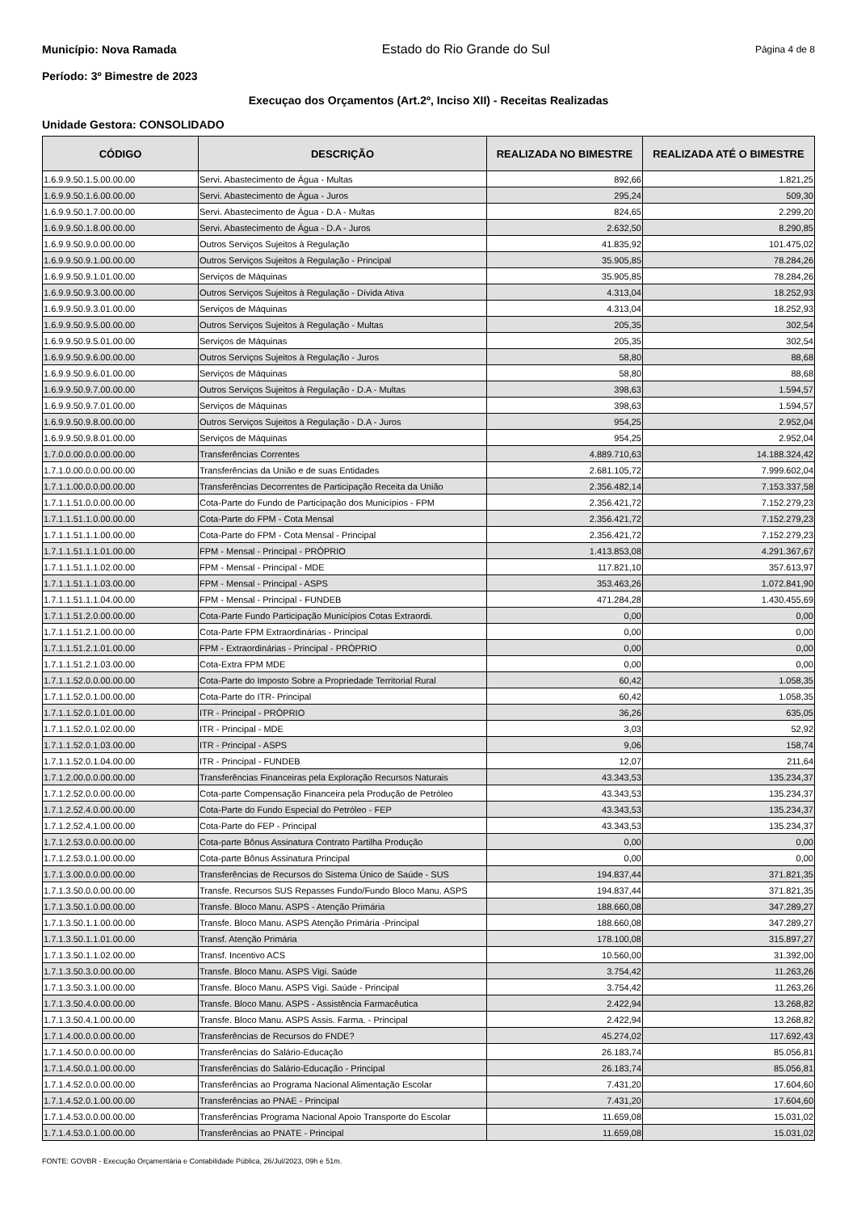Município: Nova Ramada Estado do Rio Grande do Sul Página 4 de 8
Período: 3º Bimestre de 2023
Execuçao dos Orçamentos (Art.2º, Inciso XII) - Receitas Realizadas
Unidade Gestora: CONSOLIDADO
| CÓDIGO | DESCRIÇÃO | REALIZADA NO BIMESTRE | REALIZADA ATÉ O BIMESTRE |
| --- | --- | --- | --- |
| 1.6.9.9.50.1.5.00.00.00 | Servi. Abastecimento de Água - Multas | 892,66 | 1.821,25 |
| 1.6.9.9.50.1.6.00.00.00 | Servi. Abastecimento de Água - Juros | 295,24 | 509,30 |
| 1.6.9.9.50.1.7.00.00.00 | Servi. Abastecimento de Água - D.A - Multas | 824,65 | 2.299,20 |
| 1.6.9.9.50.1.8.00.00.00 | Servi. Abastecimento de Água - D.A - Juros | 2.632,50 | 8.290,85 |
| 1.6.9.9.50.9.0.00.00.00 | Outros Serviços Sujeitos à Regulação | 41.835,92 | 101.475,02 |
| 1.6.9.9.50.9.1.00.00.00 | Outros Serviços Sujeitos à Regulação - Principal | 35.905,85 | 78.284,26 |
| 1.6.9.9.50.9.1.01.00.00 | Serviços de Máquinas | 35.905,85 | 78.284,26 |
| 1.6.9.9.50.9.3.00.00.00 | Outros Serviços Sujeitos à Regulação - Dívida Ativa | 4.313,04 | 18.252,93 |
| 1.6.9.9.50.9.3.01.00.00 | Serviços de Máquinas | 4.313,04 | 18.252,93 |
| 1.6.9.9.50.9.5.00.00.00 | Outros Serviços Sujeitos à Regulação - Multas | 205,35 | 302,54 |
| 1.6.9.9.50.9.5.01.00.00 | Serviços de Máquinas | 205,35 | 302,54 |
| 1.6.9.9.50.9.6.00.00.00 | Outros Serviços Sujeitos à Regulação - Juros | 58,80 | 88,68 |
| 1.6.9.9.50.9.6.01.00.00 | Serviços de Máquinas | 58,80 | 88,68 |
| 1.6.9.9.50.9.7.00.00.00 | Outros Serviços Sujeitos à Regulação - D.A - Multas | 398,63 | 1.594,57 |
| 1.6.9.9.50.9.7.01.00.00 | Serviços de Máquinas | 398,63 | 1.594,57 |
| 1.6.9.9.50.9.8.00.00.00 | Outros Serviços Sujeitos à Regulação - D.A - Juros | 954,25 | 2.952,04 |
| 1.6.9.9.50.9.8.01.00.00 | Serviços de Máquinas | 954,25 | 2.952,04 |
| 1.7.0.0.00.0.0.00.00.00 | Transferências Correntes | 4.889.710,63 | 14.188.324,42 |
| 1.7.1.0.00.0.0.00.00.00 | Transferências da União e de suas Entidades | 2.681.105,72 | 7.999.602,04 |
| 1.7.1.1.00.0.0.00.00.00 | Transferências Decorrentes de Participação Receita da União | 2.356.482,14 | 7.153.337,58 |
| 1.7.1.1.51.0.0.00.00.00 | Cota-Parte do Fundo de Participação dos Municípios - FPM | 2.356.421,72 | 7.152.279,23 |
| 1.7.1.1.51.1.0.00.00.00 | Cota-Parte do FPM - Cota Mensal | 2.356.421,72 | 7.152.279,23 |
| 1.7.1.1.51.1.1.00.00.00 | Cota-Parte do FPM - Cota Mensal - Principal | 2.356.421,72 | 7.152.279,23 |
| 1.7.1.1.51.1.1.01.00.00 | FPM - Mensal - Principal - PRÓPRIO | 1.413.853,08 | 4.291.367,67 |
| 1.7.1.1.51.1.1.02.00.00 | FPM - Mensal - Principal - MDE | 117.821,10 | 357.613,97 |
| 1.7.1.1.51.1.1.03.00.00 | FPM - Mensal - Principal - ASPS | 353.463,26 | 1.072.841,90 |
| 1.7.1.1.51.1.1.04.00.00 | FPM - Mensal - Principal - FUNDEB | 471.284,28 | 1.430.455,69 |
| 1.7.1.1.51.2.0.00.00.00 | Cota-Parte Fundo Participação Municípios Cotas Extraordi. | 0,00 | 0,00 |
| 1.7.1.1.51.2.1.00.00.00 | Cota-Parte FPM Extraordinárias - Principal | 0,00 | 0,00 |
| 1.7.1.1.51.2.1.01.00.00 | FPM - Extraordinárias - Principal - PRÓPRIO | 0,00 | 0,00 |
| 1.7.1.1.51.2.1.03.00.00 | Cota-Extra FPM MDE | 0,00 | 0,00 |
| 1.7.1.1.52.0.0.00.00.00 | Cota-Parte do Imposto Sobre a Propriedade Territorial Rural | 60,42 | 1.058,35 |
| 1.7.1.1.52.0.1.00.00.00 | Cota-Parte do ITR- Principal | 60,42 | 1.058,35 |
| 1.7.1.1.52.0.1.01.00.00 | ITR - Principal - PRÓPRIO | 36,26 | 635,05 |
| 1.7.1.1.52.0.1.02.00.00 | ITR - Principal - MDE | 3,03 | 52,92 |
| 1.7.1.1.52.0.1.03.00.00 | ITR - Principal - ASPS | 9,06 | 158,74 |
| 1.7.1.1.52.0.1.04.00.00 | ITR - Principal - FUNDEB | 12,07 | 211,64 |
| 1.7.1.2.00.0.0.00.00.00 | Transferências Financeiras pela Exploração Recursos Naturais | 43.343,53 | 135.234,37 |
| 1.7.1.2.52.0.0.00.00.00 | Cota-parte Compensação Financeira pela Produção de Petróleo | 43.343,53 | 135.234,37 |
| 1.7.1.2.52.4.0.00.00.00 | Cota-Parte do Fundo Especial do Petróleo - FEP | 43.343,53 | 135.234,37 |
| 1.7.1.2.52.4.1.00.00.00 | Cota-Parte do FEP - Principal | 43.343,53 | 135.234,37 |
| 1.7.1.2.53.0.0.00.00.00 | Cota-parte Bônus Assinatura Contrato Partilha Produção | 0,00 | 0,00 |
| 1.7.1.2.53.0.1.00.00.00 | Cota-parte Bônus Assinatura Principal | 0,00 | 0,00 |
| 1.7.1.3.00.0.0.00.00.00 | Transferências de Recursos do Sistema Único de Saúde - SUS | 194.837,44 | 371.821,35 |
| 1.7.1.3.50.0.0.00.00.00 | Transfe. Recursos SUS Repasses Fundo/Fundo Bloco Manu. ASPS | 194.837,44 | 371.821,35 |
| 1.7.1.3.50.1.0.00.00.00 | Transfe. Bloco Manu. ASPS - Atenção Primária | 188.660,08 | 347.289,27 |
| 1.7.1.3.50.1.1.00.00.00 | Transfe. Bloco Manu. ASPS Atenção Primária -Principal | 188.660,08 | 347.289,27 |
| 1.7.1.3.50.1.1.01.00.00 | Transf. Atenção Primária | 178.100,08 | 315.897,27 |
| 1.7.1.3.50.1.1.02.00.00 | Transf. Incentivo ACS | 10.560,00 | 31.392,00 |
| 1.7.1.3.50.3.0.00.00.00 | Transfe. Bloco Manu. ASPS Vigi. Saúde | 3.754,42 | 11.263,26 |
| 1.7.1.3.50.3.1.00.00.00 | Transfe. Bloco Manu. ASPS Vigi. Saúde - Principal | 3.754,42 | 11.263,26 |
| 1.7.1.3.50.4.0.00.00.00 | Transfe. Bloco Manu. ASPS - Assistência Farmacêutica | 2.422,94 | 13.268,82 |
| 1.7.1.3.50.4.1.00.00.00 | Transfe. Bloco Manu. ASPS Assis. Farma. - Principal | 2.422,94 | 13.268,82 |
| 1.7.1.4.00.0.0.00.00.00 | Transferências de Recursos do FNDE? | 45.274,02 | 117.692,43 |
| 1.7.1.4.50.0.0.00.00.00 | Transferências do Salário-Educação | 26.183,74 | 85.056,81 |
| 1.7.1.4.50.0.1.00.00.00 | Transferências do Salário-Educação - Principal | 26.183,74 | 85.056,81 |
| 1.7.1.4.52.0.0.00.00.00 | Transferências ao Programa Nacional Alimentação Escolar | 7.431,20 | 17.604,60 |
| 1.7.1.4.52.0.1.00.00.00 | Transferências ao PNAE - Principal | 7.431,20 | 17.604,60 |
| 1.7.1.4.53.0.0.00.00.00 | Transferências Programa Nacional Apoio Transporte do Escolar | 11.659,08 | 15.031,02 |
| 1.7.1.4.53.0.1.00.00.00 | Transferências ao PNATE - Principal | 11.659,08 | 15.031,02 |
FONTE: GOVBR - Execução Orçamentária e Contabilidade Pública, 26/Jul/2023, 09h e 51m.